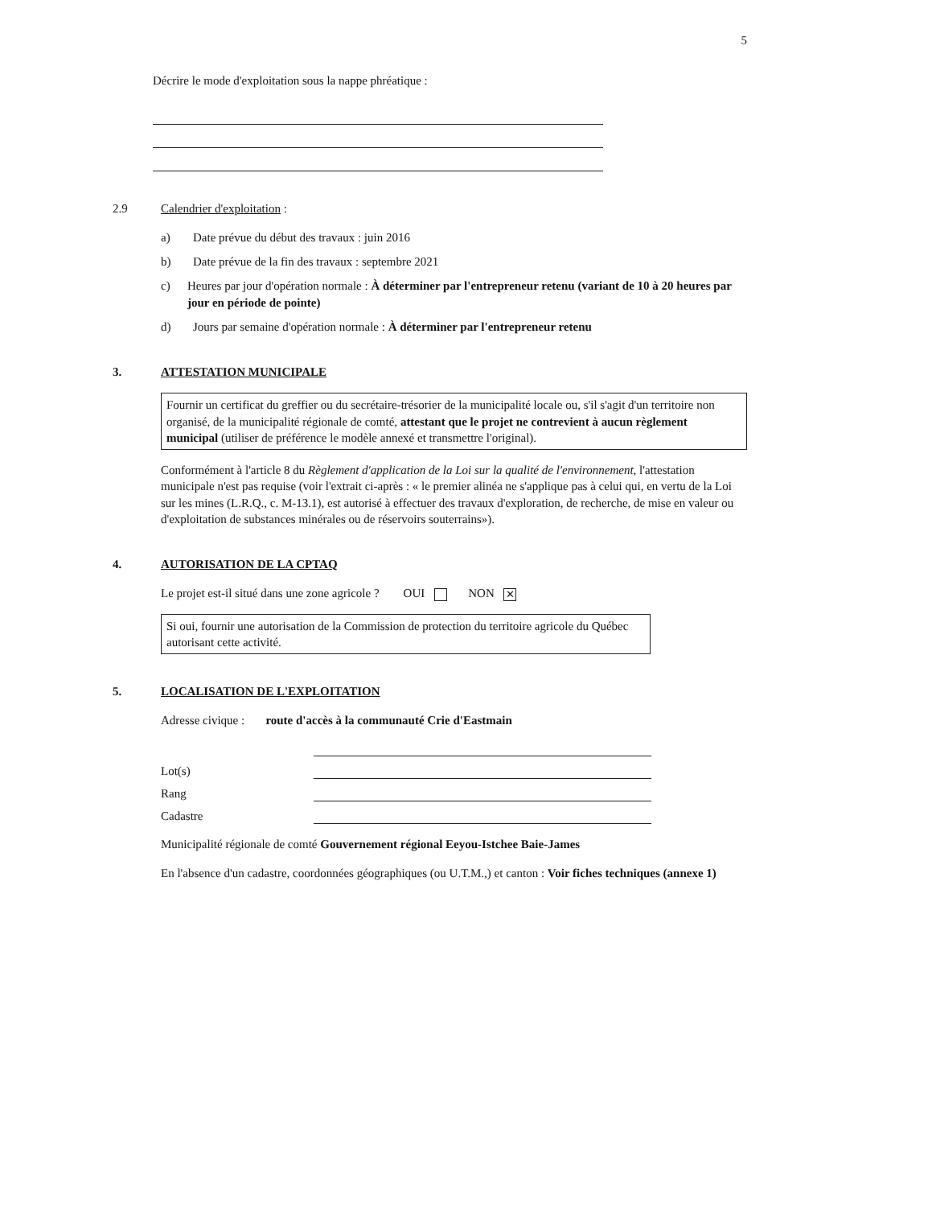5
Décrire le mode d'exploitation sous la nappe phréatique :
2.9 Calendrier d'exploitation :
a) Date prévue du début des travaux : juin 2016
b) Date prévue de la fin des travaux : septembre 2021
c) Heures par jour d'opération normale : À déterminer par l'entrepreneur retenu (variant de 10 à 20 heures par jour en période de pointe)
d) Jours par semaine d'opération normale : À déterminer par l'entrepreneur retenu
3. ATTESTATION MUNICIPALE
Fournir un certificat du greffier ou du secrétaire-trésorier de la municipalité locale ou, s'il s'agit d'un territoire non organisé, de la municipalité régionale de comté, attestant que le projet ne contrevient à aucun règlement municipal (utiliser de préférence le modèle annexé et transmettre l'original).
Conformément à l'article 8 du Règlement d'application de la Loi sur la qualité de l'environnement, l'attestation municipale n'est pas requise (voir l'extrait ci-après : « le premier alinéa ne s'applique pas à celui qui, en vertu de la Loi sur les mines (L.R.Q., c. M-13.1), est autorisé à effectuer des travaux d'exploration, de recherche, de mise en valeur ou d'exploitation de substances minérales ou de réservoirs souterrains»).
4. AUTORISATION DE LA CPTAQ
Le projet est-il situé dans une zone agricole ? OUI NON ✕
Si oui, fournir une autorisation de la Commission de protection du territoire agricole du Québec autorisant cette activité.
5. LOCALISATION DE L'EXPLOITATION
Adresse civique : route d'accès à la communauté Crie d'Eastmain
Lot(s)
Rang
Cadastre
Municipalité régionale de comté Gouvernement régional Eeyou-Istchee Baie-James
En l'absence d'un cadastre, coordonnées géographiques (ou U.T.M.,) et canton : Voir fiches techniques (annexe 1)